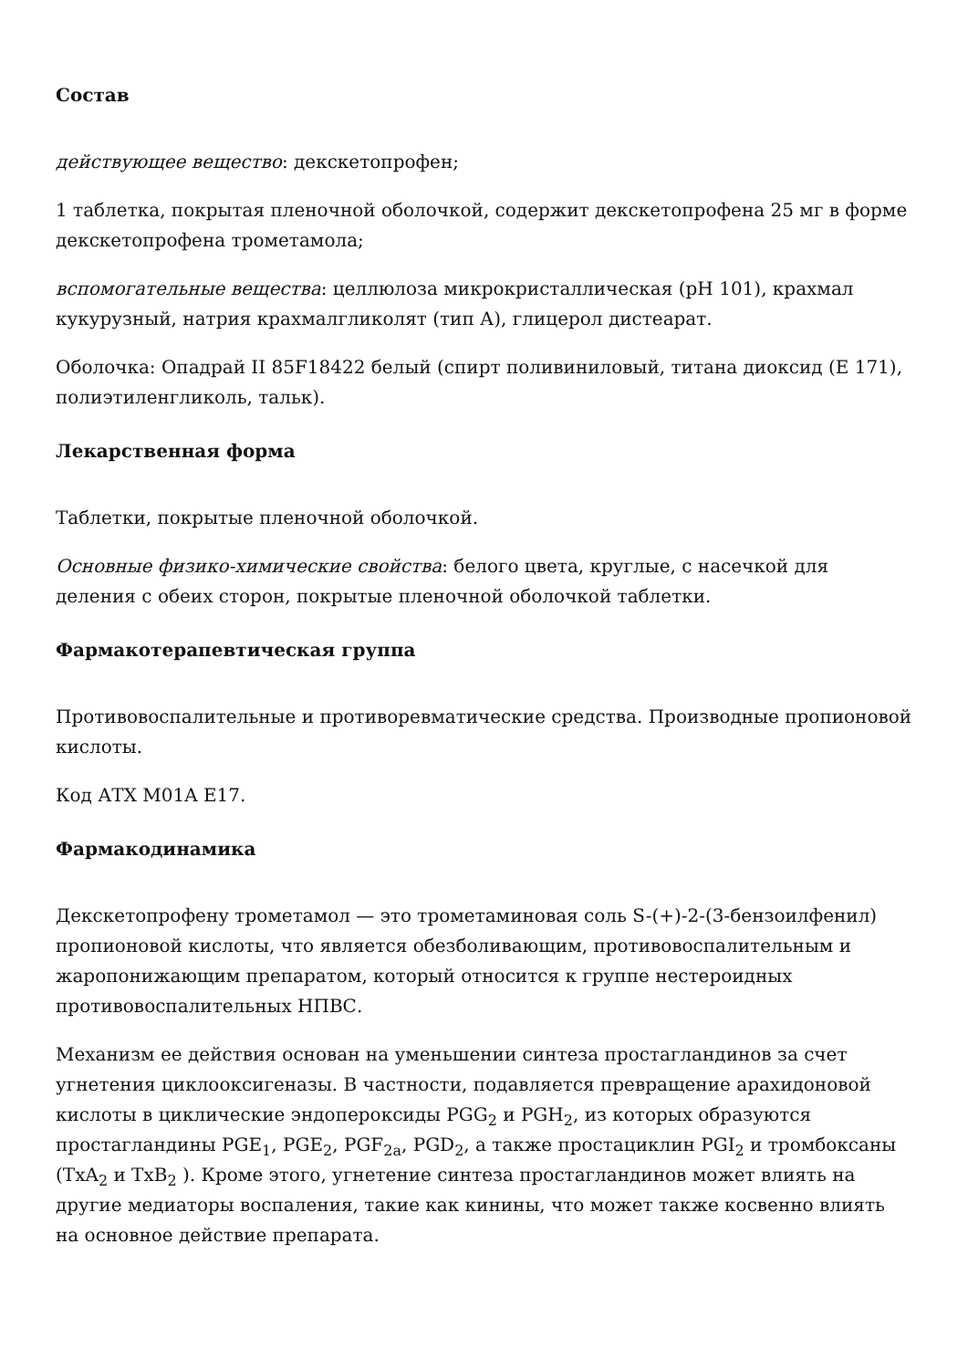Состав
действующее вещество: декскетопрофен;
1 таблетка, покрытая пленочной оболочкой, содержит декскетопрофена 25 мг в форме декскетопрофена трометамола;
вспомогательные вещества: целлюлоза микрокристаллическая (pH 101), крахмал кукурузный, натрия крахмалгликолят (тип А), глицерол дистеарат.
Оболочка: Опадрай II 85F18422 белый (спирт поливиниловый, титана диоксид (Е 171), полиэтиленгликоль, тальк).
Лекарственная форма
Таблетки, покрытые пленочной оболочкой.
Основные физико-химические свойства: белого цвета, круглые, с насечкой для деления с обеих сторон, покрытые пленочной оболочкой таблетки.
Фармакотерапевтическая группа
Противовоспалительные и противоревматические средства. Производные пропионовой кислоты.
Код АТХ M01A E17.
Фармакодинамика
Декскетопрофену трометамол — это трометаминовая соль S-(+)-2-(3-бензоилфенил) пропионовой кислоты, что является обезболивающим, противовоспалительным и жаропонижающим препаратом, который относится к группе нестероидных противовоспалительных НПВС.
Механизм ее действия основан на уменьшении синтеза простагландинов за счет угнетения циклооксигеназы. В частности, подавляется превращение арахидоновой кислоты в циклические эндопероксиды PGG<sub>2</sub> и PGH<sub>2</sub>, из которых образуются простагландины PGE<sub>1</sub>, PGE<sub>2</sub>, PGF<sub>2a</sub>, PGD<sub>2</sub>, а также простациклин PGI<sub>2</sub> и тромбоксаны (TxA<sub>2</sub> и TxB<sub>2</sub> ). Кроме этого, угнетение синтеза простагландинов может влиять на другие медиаторы воспаления, такие как кинины, что может также косвенно влиять на основное действие препарата.